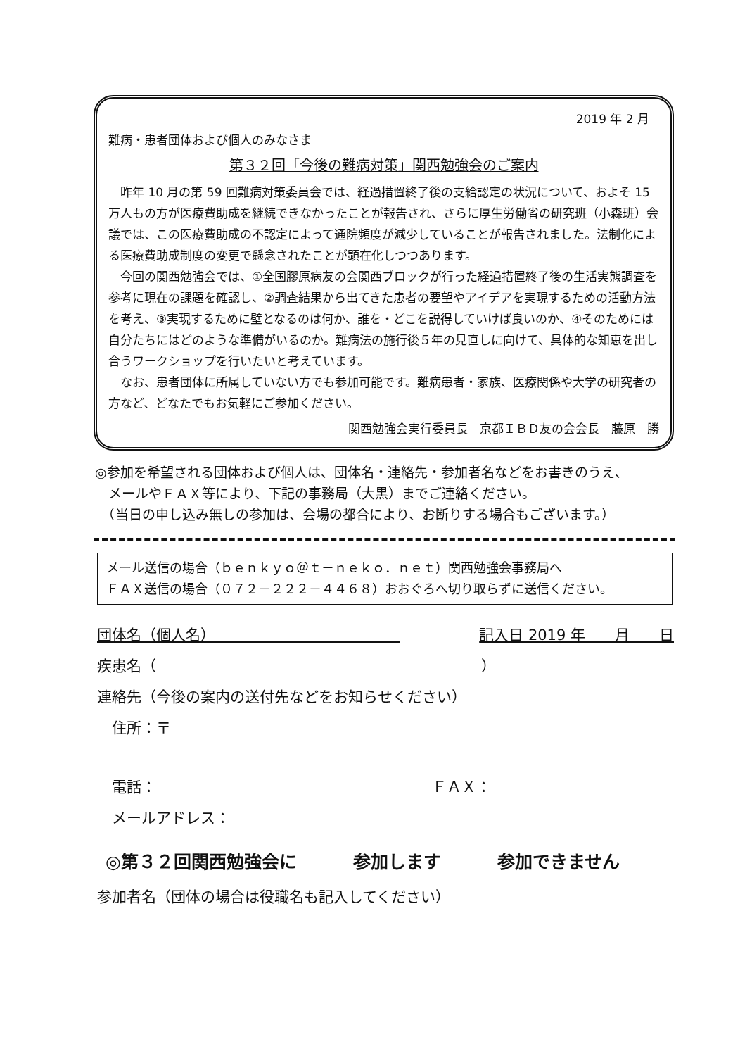2019 年 2 月
難病・患者団体および個人のみなさま
第３２回「今後の難病対策」関西勉強会のご案内
昨年 10 月の第 59 回難病対策委員会では、経過措置終了後の支給認定の状況について、およそ 15 万人もの方が医療費助成を継続できなかったことが報告され、さらに厚生労働省の研究班（小森班）会議では、この医療費助成の不認定によって通院頻度が減少していることが報告されました。法制化による医療費助成制度の変更で懸念されたことが顕在化しつつあります。
今回の関西勉強会では、①全国膠原病友の会関西ブロックが行った経過措置終了後の生活実態調査を参考に現在の課題を確認し、②調査結果から出てきた患者の要望やアイデアを実現するための活動方法を考え、③実現するために壁となるのは何か、誰を・どこを説得していけば良いのか、④そのためには自分たちにはどのような準備がいるのか。難病法の施行後５年の見直しに向けて、具体的な知恵を出し合うワークショップを行いたいと考えています。
なお、患者団体に所属していない方でも参加可能です。難病患者・家族、医療関係や大学の研究者の方など、どなたでもお気軽にご参加ください。
関西勉強会実行委員長　京都ＩＢＤ友の会会長　藤原　勝
◎参加を希望される団体および個人は、団体名・連絡先・参加者名などをお書きのうえ、
　メールやＦＡＸ等により、下記の事務局（大黒）までご連絡ください。
　（当日の申し込み無しの参加は、会場の都合により、お断りする場合もございます。）
メール送信の場合（ｂｅｎｋｙｏ＠ｔ－ｎｅｋｏ．ｎｅｔ）関西勉強会事務局へ
ＦＡＸ送信の場合（０７２－２２２－４４６８）おおぐろへ切り取らずに送信ください。
団体名（個人名）　　　　　　　　　　　　　記入日 2019 年　　月　　日
疾患名（　　　　　　　　　　　　　　　　　　　　　　）
連絡先（今後の案内の送付先などをお知らせください）
　住所：〒
　電話： ＦＡＸ：
　メールアドレス：
◎第３２回関西勉強会に 参加します 参加できません
参加者名（団体の場合は役職名も記入してください）